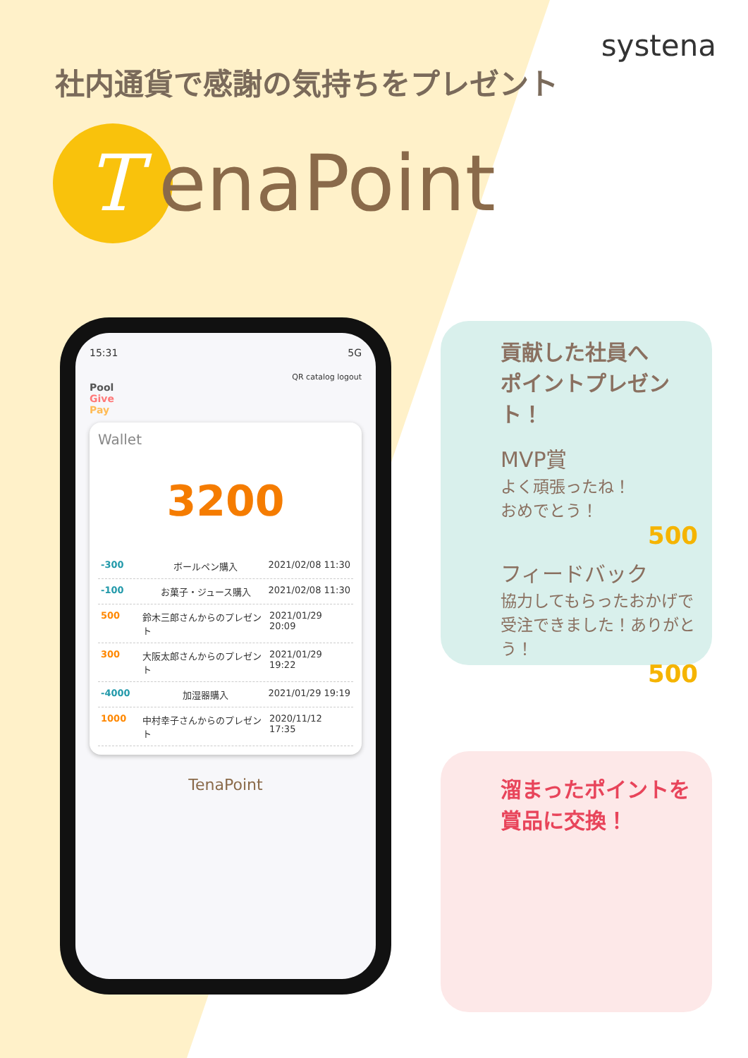systena
社内通貨で感謝の気持ちをプレゼント
T
enaPoint
15:31 5G
QR catalog logout
Pool
Give
Pay
Wallet
3200
-300 ボールペン購入 2021/02/08 11:30
-100 お菓子・ジュース購入 2021/02/08 11:30
500 鈴木三郎さんからのプレゼント 2021/01/29 20:09
300 大阪太郎さんからのプレゼント 2021/01/29 19:22
-4000 加湿器購入 2021/01/29 19:19
1000 中村幸子さんからのプレゼント 2020/11/12 17:35
TenaPoint
貢献した社員へ
ポイントプレゼント！
MVP賞
よく頑張ったね！
おめでとう！
500
フィードバック
協力してもらったおかげで受注できました！ありがとう！
500
溜まったポイントを
賞品に交換！